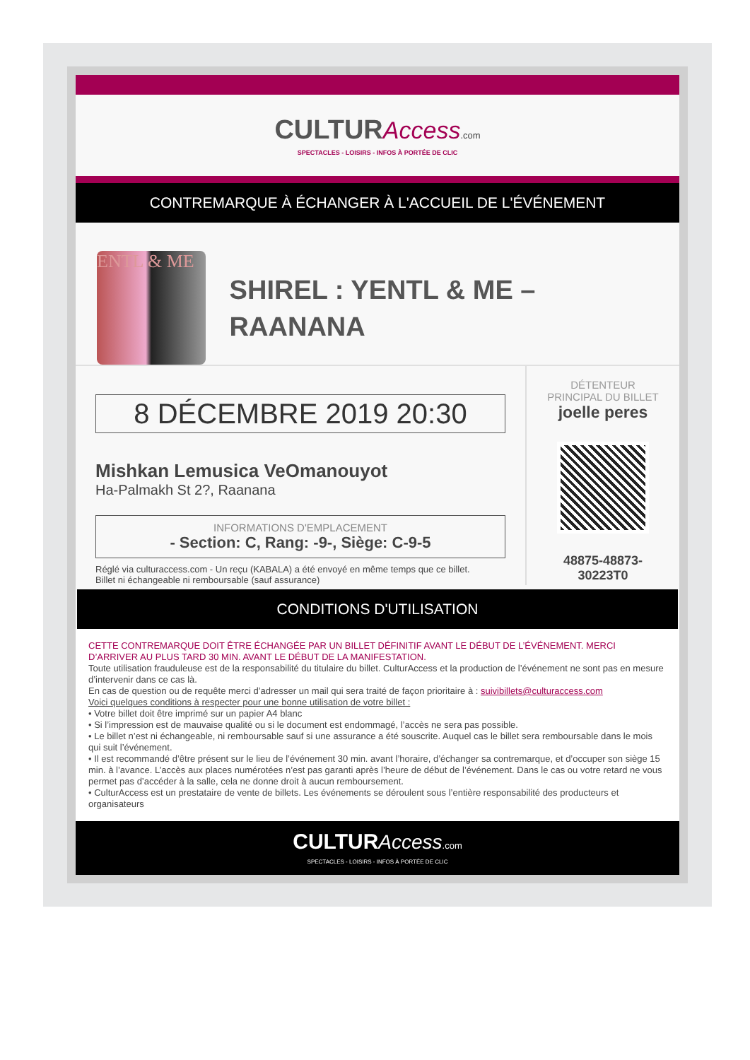CULTUR Access.com
SPECTACLES - LOISIRS - INFOS À PORTÉE DE CLIC
CONTREMARQUE À ÉCHANGER À L'ACCUEIL DE L'ÉVÉNEMENT
ENTL & ME
SHIREL : YENTL & ME – RAANANA
8 DÉCEMBRE 2019 20:30
Mishkan Lemusica VeOmanouyot
Ha-Palmakh St 2?, Raanana
INFORMATIONS D'EMPLACEMENT
- Section: C, Rang: -9-, Siège: C-9-5
Réglé via culturaccess.com - Un reçu (KABALA) a été envoyé en même temps que ce billet.
Billet ni échangeable ni remboursable (sauf assurance)
DÉTENTEUR
PRINCIPAL DU BILLET
joelle peres
48875-48873-
30223T0
CONDITIONS D'UTILISATION
CETTE CONTREMARQUE DOIT ÊTRE ÉCHANGÉE PAR UN BILLET DÉFINITIF AVANT LE DÉBUT DE L’ÉVÉNEMENT. MERCI D’ARRIVER AU PLUS TARD 30 MIN. AVANT LE DÉBUT DE LA MANIFESTATION.
Toute utilisation frauduleuse est de la responsabilité du titulaire du billet. CulturAccess et la production de l’événement ne sont pas en mesure d’intervenir dans ce cas là.
En cas de question ou de requête merci d’adresser un mail qui sera traité de façon prioritaire à : suivibillets@culturaccess.com
Voici quelques conditions à respecter pour une bonne utilisation de votre billet :
• Votre billet doit être imprimé sur un papier A4 blanc
• Si l’impression est de mauvaise qualité ou si le document est endommagé, l’accès ne sera pas possible.
• Le billet n’est ni échangeable, ni remboursable sauf si une assurance a été souscrite. Auquel cas le billet sera remboursable dans le mois qui suit l’événement.
• Il est recommandé d’être présent sur le lieu de l’événement 30 min. avant l’horaire, d’échanger sa contremarque, et d’occuper son siège 15 min. à l’avance. L’accès aux places numérotées n’est pas garanti après l’heure de début de l’événement. Dans le cas ou votre retard ne vous permet pas d’accéder à la salle, cela ne donne droit à aucun remboursement.
• CulturAccess est un prestataire de vente de billets. Les événements se déroulent sous l’entière responsabilité des producteurs et organisateurs
CULTUR Access.com
SPECTACLES - LOISIRS - INFOS À PORTÉE DE CLIC